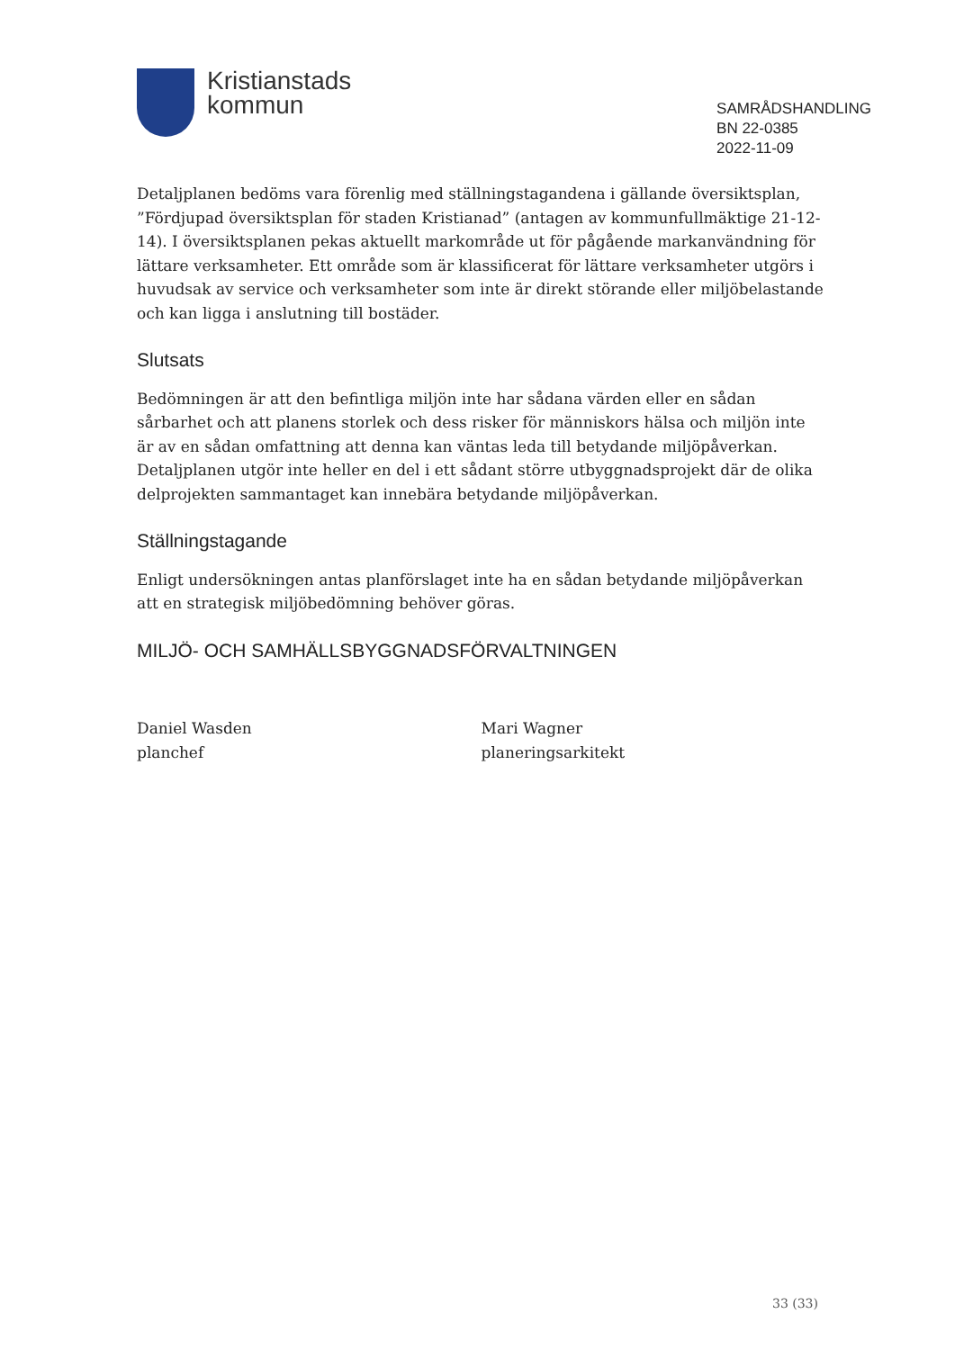Kristianstads
kommun
SAMRÅDSHANDLING
BN 22-0385
2022-11-09
Detaljplanen bedöms vara förenlig med ställningstagandena i gällande översiktsplan, ”Fördjupad översiktsplan för staden Kristianad” (antagen av kommunfullmäktige 21-12-14). I översiktsplanen pekas aktuellt markområde ut för pågående markanvändning för lättare verksamheter. Ett område som är klassificerat för lättare verksamheter utgörs i huvudsak av service och verksamheter som inte är direkt störande eller miljöbelastande och kan ligga i anslutning till bostäder.
Slutsats
Bedömningen är att den befintliga miljön inte har sådana värden eller en sådan sårbarhet och att planens storlek och dess risker för människors hälsa och miljön inte är av en sådan omfattning att denna kan väntas leda till betydande miljöpåverkan. Detaljplanen utgör inte heller en del i ett sådant större utbyggnadsprojekt där de olika delprojekten sammantaget kan innebära betydande miljöpåverkan.
Ställningstagande
Enligt undersökningen antas planförslaget inte ha en sådan betydande miljöpåverkan att en strategisk miljöbedömning behöver göras.
MILJÖ- OCH SAMHÄLLSBYGGNADSFÖRVALTNINGEN
Daniel Wasden
planchef
Mari Wagner
planeringsarkitekt
33 (33)